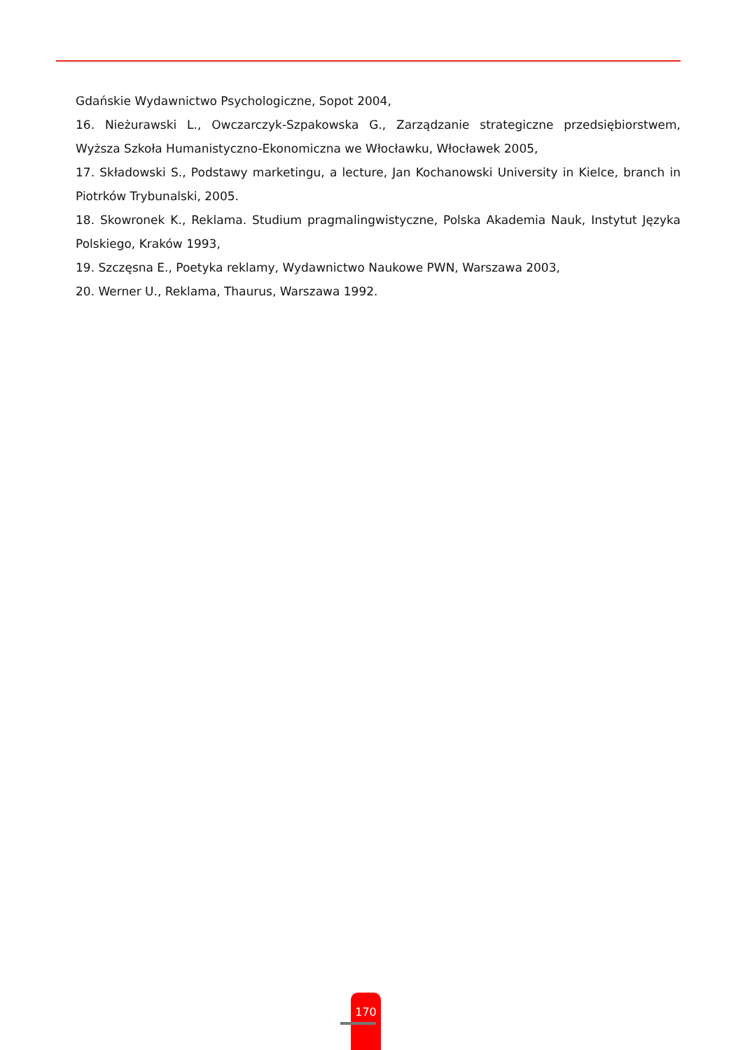Gdańskie Wydawnictwo Psychologiczne, Sopot 2004,
16. Nieżurawski L., Owczarczyk-Szpakowska G., Zarządzanie strategiczne przedsiębiorstwem, Wyższa Szkoła Humanistyczno-Ekonomiczna we Włocławku, Włocławek 2005,
17. Składowski S., Podstawy marketingu, a lecture, Jan Kochanowski University in Kielce, branch in Piotrków Trybunalski, 2005.
18. Skowronek K., Reklama. Studium pragmalingwistyczne, Polska Akademia Nauk, Instytut Języka Polskiego, Kraków 1993,
19. Szczęsna E., Poetyka reklamy, Wydawnictwo Naukowe PWN, Warszawa 2003,
20. Werner U., Reklama, Thaurus, Warszawa 1992.
170